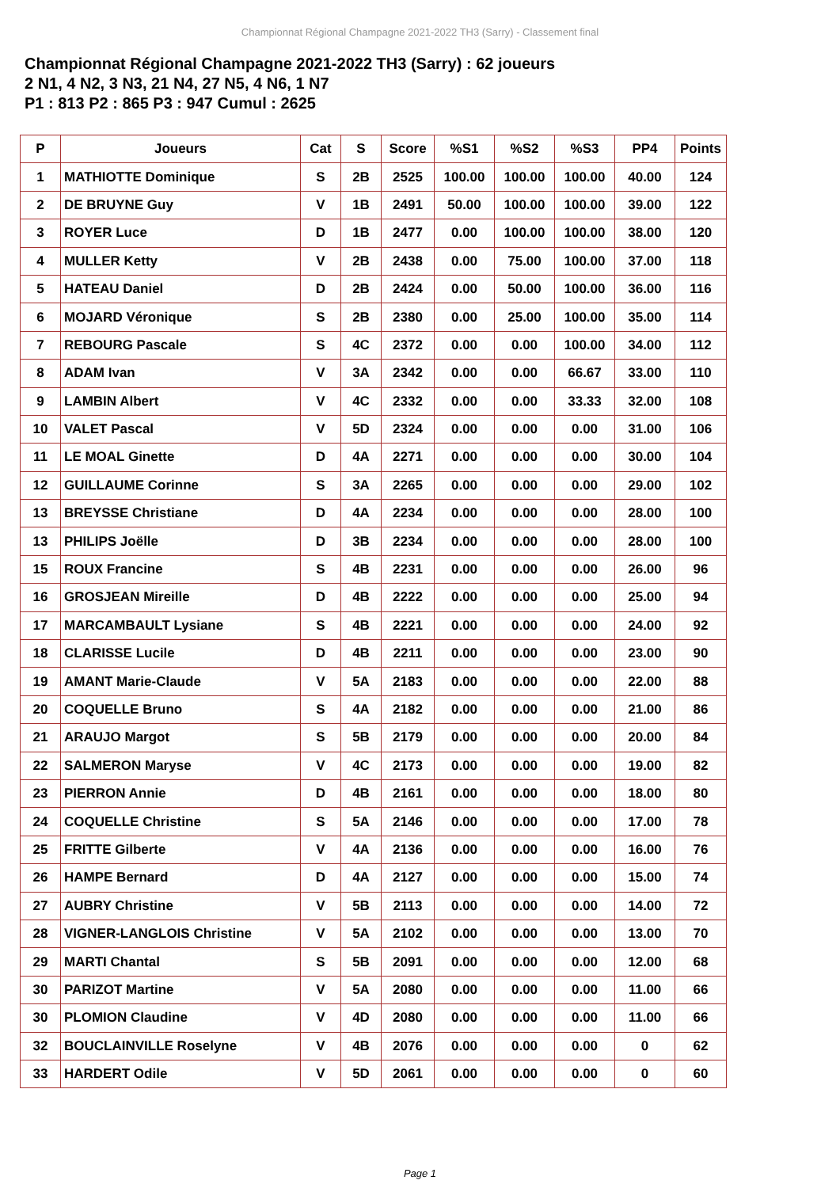Championnat Régional Champagne 2021-2022 TH3 (Sarry) - Classement final
Championnat Régional Champagne 2021-2022 TH3 (Sarry) : 62 joueurs
2 N1, 4 N2, 3 N3, 21 N4, 27 N5, 4 N6, 1 N7
P1 : 813 P2 : 865 P3 : 947 Cumul : 2625
| P | Joueurs | Cat | S | Score | %S1 | %S2 | %S3 | PP4 | Points |
| --- | --- | --- | --- | --- | --- | --- | --- | --- | --- |
| 1 | MATHIOTTE Dominique | S | 2B | 2525 | 100.00 | 100.00 | 100.00 | 40.00 | 124 |
| 2 | DE BRUYNE Guy | V | 1B | 2491 | 50.00 | 100.00 | 100.00 | 39.00 | 122 |
| 3 | ROYER Luce | D | 1B | 2477 | 0.00 | 100.00 | 100.00 | 38.00 | 120 |
| 4 | MULLER Ketty | V | 2B | 2438 | 0.00 | 75.00 | 100.00 | 37.00 | 118 |
| 5 | HATEAU Daniel | D | 2B | 2424 | 0.00 | 50.00 | 100.00 | 36.00 | 116 |
| 6 | MOJARD Véronique | S | 2B | 2380 | 0.00 | 25.00 | 100.00 | 35.00 | 114 |
| 7 | REBOURG Pascale | S | 4C | 2372 | 0.00 | 0.00 | 100.00 | 34.00 | 112 |
| 8 | ADAM Ivan | V | 3A | 2342 | 0.00 | 0.00 | 66.67 | 33.00 | 110 |
| 9 | LAMBIN Albert | V | 4C | 2332 | 0.00 | 0.00 | 33.33 | 32.00 | 108 |
| 10 | VALET Pascal | V | 5D | 2324 | 0.00 | 0.00 | 0.00 | 31.00 | 106 |
| 11 | LE MOAL Ginette | D | 4A | 2271 | 0.00 | 0.00 | 0.00 | 30.00 | 104 |
| 12 | GUILLAUME Corinne | S | 3A | 2265 | 0.00 | 0.00 | 0.00 | 29.00 | 102 |
| 13 | BREYSSE Christiane | D | 4A | 2234 | 0.00 | 0.00 | 0.00 | 28.00 | 100 |
| 13 | PHILIPS Joëlle | D | 3B | 2234 | 0.00 | 0.00 | 0.00 | 28.00 | 100 |
| 15 | ROUX Francine | S | 4B | 2231 | 0.00 | 0.00 | 0.00 | 26.00 | 96 |
| 16 | GROSJEAN Mireille | D | 4B | 2222 | 0.00 | 0.00 | 0.00 | 25.00 | 94 |
| 17 | MARCAMBAULT Lysiane | S | 4B | 2221 | 0.00 | 0.00 | 0.00 | 24.00 | 92 |
| 18 | CLARISSE Lucile | D | 4B | 2211 | 0.00 | 0.00 | 0.00 | 23.00 | 90 |
| 19 | AMANT Marie-Claude | V | 5A | 2183 | 0.00 | 0.00 | 0.00 | 22.00 | 88 |
| 20 | COQUELLE Bruno | S | 4A | 2182 | 0.00 | 0.00 | 0.00 | 21.00 | 86 |
| 21 | ARAUJO Margot | S | 5B | 2179 | 0.00 | 0.00 | 0.00 | 20.00 | 84 |
| 22 | SALMERON Maryse | V | 4C | 2173 | 0.00 | 0.00 | 0.00 | 19.00 | 82 |
| 23 | PIERRON Annie | D | 4B | 2161 | 0.00 | 0.00 | 0.00 | 18.00 | 80 |
| 24 | COQUELLE Christine | S | 5A | 2146 | 0.00 | 0.00 | 0.00 | 17.00 | 78 |
| 25 | FRITTE Gilberte | V | 4A | 2136 | 0.00 | 0.00 | 0.00 | 16.00 | 76 |
| 26 | HAMPE Bernard | D | 4A | 2127 | 0.00 | 0.00 | 0.00 | 15.00 | 74 |
| 27 | AUBRY Christine | V | 5B | 2113 | 0.00 | 0.00 | 0.00 | 14.00 | 72 |
| 28 | VIGNER-LANGLOIS Christine | V | 5A | 2102 | 0.00 | 0.00 | 0.00 | 13.00 | 70 |
| 29 | MARTI Chantal | S | 5B | 2091 | 0.00 | 0.00 | 0.00 | 12.00 | 68 |
| 30 | PARIZOT Martine | V | 5A | 2080 | 0.00 | 0.00 | 0.00 | 11.00 | 66 |
| 30 | PLOMION Claudine | V | 4D | 2080 | 0.00 | 0.00 | 0.00 | 11.00 | 66 |
| 32 | BOUCLAINVILLE Roselyne | V | 4B | 2076 | 0.00 | 0.00 | 0.00 | 0 | 62 |
| 33 | HARDERT Odile | V | 5D | 2061 | 0.00 | 0.00 | 0.00 | 0 | 60 |
Page 1